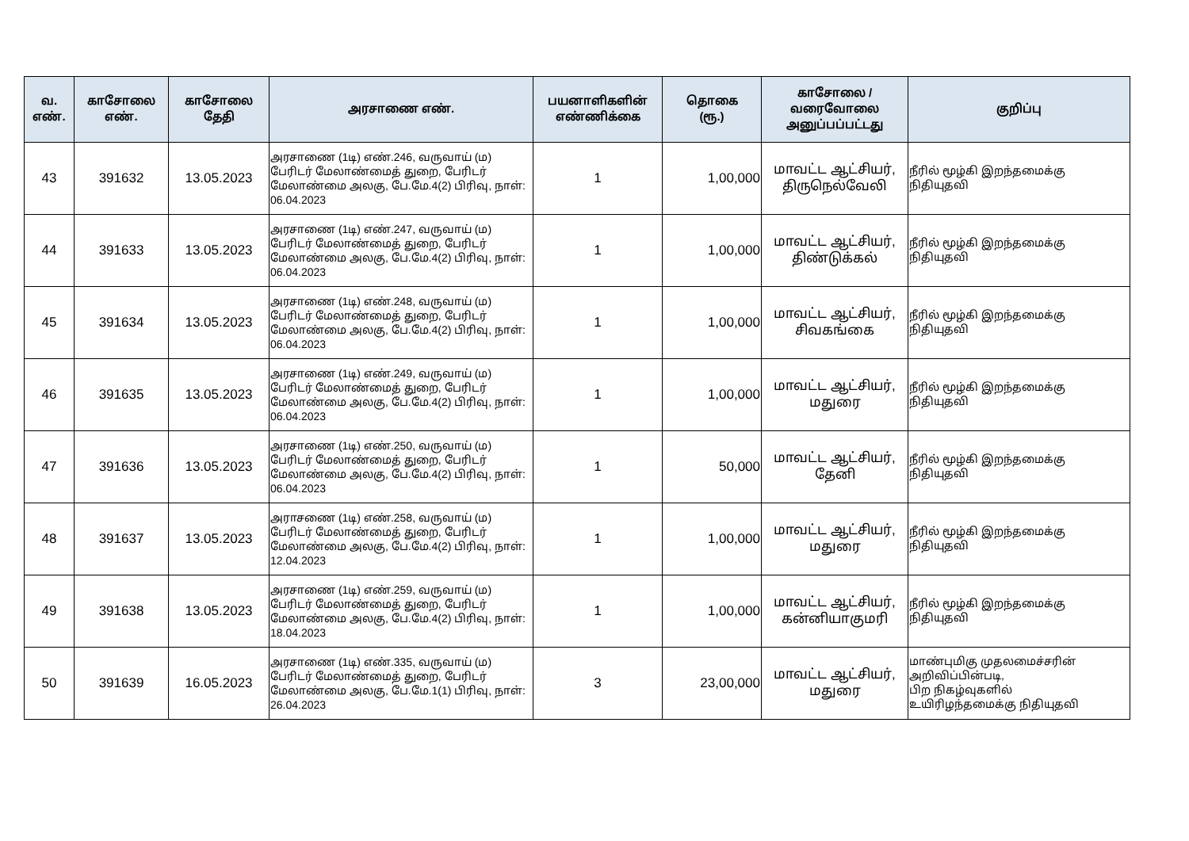| வ. எண். | காசோலை எண். | காசோலை தேதி | அரசாணை எண். | பயனாளிகளின் எண்ணிக்கை | தொகை (ரூ.) | காசோலை / வரைவோலை அனுப்பப்பட்டது | குறிப்பு |
| --- | --- | --- | --- | --- | --- | --- | --- |
| 43 | 391632 | 13.05.2023 | அரசாணை (1டி) எண்.246, வருவாய் (ம) பேரிடர் மேலாண்மைத் துறை, பேரிடர் மேலாண்மை அலகு, பே.மே.4(2) பிரிவு, நாள்: 06.04.2023 | 1 | 1,00,000 | மாவட்ட ஆட்சியர், திருநெல்வேலி | நீரில் மூழ்கி இறந்தமைக்கு நிதியுதவி |
| 44 | 391633 | 13.05.2023 | அரசாணை (1டி) எண்.247, வருவாய் (ம) பேரிடர் மேலாண்மைத் துறை, பேரிடர் மேலாண்மை அலகு, பே.மே.4(2) பிரிவு, நாள்: 06.04.2023 | 1 | 1,00,000 | மாவட்ட ஆட்சியர், திண்டுக்கல் | நீரில் மூழ்கி இறந்தமைக்கு நிதியுதவி |
| 45 | 391634 | 13.05.2023 | அரசாணை (1டி) எண்.248, வருவாய் (ம) பேரிடர் மேலாண்மைத் துறை, பேரிடர் மேலாண்மை அலகு, பே.மே.4(2) பிரிவு, நாள்: 06.04.2023 | 1 | 1,00,000 | மாவட்ட ஆட்சியர், சிவகங்கை | நீரில் மூழ்கி இறந்தமைக்கு நிதியுதவி |
| 46 | 391635 | 13.05.2023 | அரசாணை (1டி) எண்.249, வருவாய் (ம) பேரிடர் மேலாண்மைத் துறை, பேரிடர் மேலாண்மை அலகு, பே.மே.4(2) பிரிவு, நாள்: 06.04.2023 | 1 | 1,00,000 | மாவட்ட ஆட்சியர், மதுரை | நீரில் மூழ்கி இறந்தமைக்கு நிதியுதவி |
| 47 | 391636 | 13.05.2023 | அரசாணை (1டி) எண்.250, வருவாய் (ம) பேரிடர் மேலாண்மைத் துறை, பேரிடர் மேலாண்மை அலகு, பே.மே.4(2) பிரிவு, நாள்: 06.04.2023 | 1 | 50,000 | மாவட்ட ஆட்சியர், தேனி | நீரில் மூழ்கி இறந்தமைக்கு நிதியுதவி |
| 48 | 391637 | 13.05.2023 | அராசணை (1டி) எண்.258, வருவாய் (ம) பேரிடர் மேலாண்மைத் துறை, பேரிடர் மேலாண்மை அலகு, பே.மே.4(2) பிரிவு, நாள்: 12.04.2023 | 1 | 1,00,000 | மாவட்ட ஆட்சியர், மதுரை | நீரில் மூழ்கி இறந்தமைக்கு நிதியுதவி |
| 49 | 391638 | 13.05.2023 | அரசாணை (1டி) எண்.259, வருவாய் (ம) பேரிடர் மேலாண்மைத் துறை, பேரிடர் மேலாண்மை அலகு, பே.மே.4(2) பிரிவு, நாள்: 18.04.2023 | 1 | 1,00,000 | மாவட்ட ஆட்சியர், கன்னியாகுமரி | நீரில் மூழ்கி இறந்தமைக்கு நிதியுதவி |
| 50 | 391639 | 16.05.2023 | அரசாணை (1டி) எண்.335, வருவாய் (ம) பேரிடர் மேலாண்மைத் துறை, பேரிடர் மேலாண்மை அலகு, பே.மே.1(1) பிரிவு, நாள்: 26.04.2023 | 3 | 23,00,000 | மாவட்ட ஆட்சியர், மதுரை | மாண்புமிகு முதலமைச்சரின் அறிவிப்பின்படி, பிற நிகழ்வுகளில் உயிரிழந்தமைக்கு நிதியுதவி |